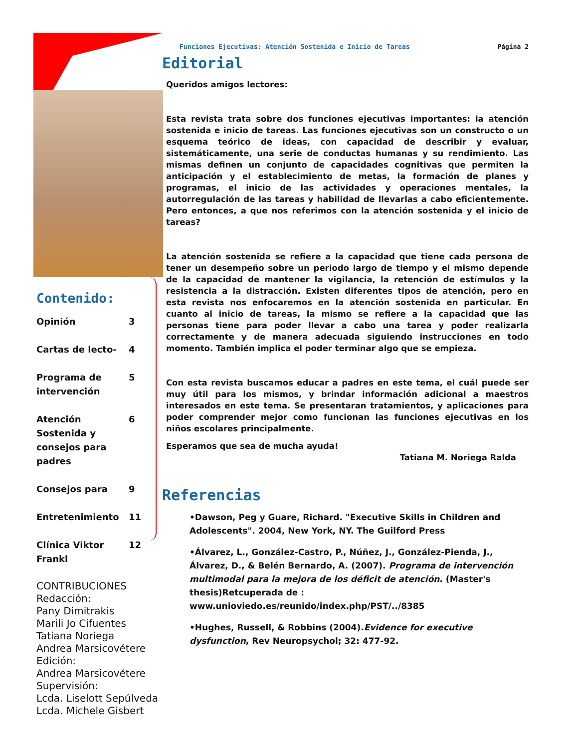Funciones Ejecutivas: Atención Sostenida e Inicio de Tareas Página 2
Editorial
Queridos amigos lectores:
Esta revista trata sobre dos funciones ejecutivas importantes: la atención sostenida e inicio de tareas. Las funciones ejecutivas son un constructo o un esquema teórico de ideas, con capacidad de describir y evaluar, sistemáticamente, una serie de conductas humanas y su rendimiento. Las mismas definen un conjunto de capacidades cognitivas que permiten la anticipación y el establecimiento de metas, la formación de planes y programas, el inicio de las actividades y operaciones mentales, la autorregulación de las tareas y habilidad de llevarlas a cabo eficientemente. Pero entonces, a que nos referimos con la atención sostenida y el inicio de tareas?
La atención sostenida se refiere a la capacidad que tiene cada persona de tener un desempeño sobre un periodo largo de tiempo y el mismo depende de la capacidad de mantener la vigilancia, la retención de estímulos y la resistencia a la distracción. Existen diferentes tipos de atención, pero en esta revista nos enfocaremos en la atención sostenida en particular. En cuanto al inicio de tareas, la mismo se refiere a la capacidad que las personas tiene para poder llevar a cabo una tarea y poder realizarla correctamente y de manera adecuada siguiendo instrucciones en todo momento. También implica el poder terminar algo que se empieza.
Con esta revista buscamos educar a padres en este tema, el cuál puede ser muy útil para los mismos, y brindar información adicional a maestros interesados en este tema. Se presentaran tratamientos, y aplicaciones para poder comprender mejor como funcionan las funciones ejecutivas en los niños escolares principalmente.
Esperamos que sea de mucha ayuda!
Tatiana M. Noriega Ralda
Referencias
•Dawson, Peg y Guare, Richard. "Executive Skills in Children and Adolescents". 2004, New York, NY. The Guilford Press
•Álvarez, L., González-Castro, P., Núñez, J., González-Pienda, J., Álvarez, D., & Belén Bernardo, A. (2007). Programa de intervención multimodal para la mejora de los déficit de atención. (Master's thesis)Retcuperada de : www.unioviedo.es/reunido/index.php/PST/../8385
•Hughes, Russell, & Robbins (2004).Evidence for executive dysfunction, Rev Neuropsychol; 32: 477-92.
Contenido:
Opinión 3
Cartas de lecto- 4
Programa de intervención 5
Atención Sostenida y consejos para padres 6
Consejos para 9
Entretenimiento 11
Clínica Viktor Frankl 12
CONTRIBUCIONES
Redacción:
Pany Dimitrakis
Marili Jo Cifuentes
Tatiana Noriega
Andrea Marsicovétere
Edición:
Andrea Marsicovétere
Supervisión:
Lcda. Liselott Sepúlveda
Lcda. Michele Gisbert